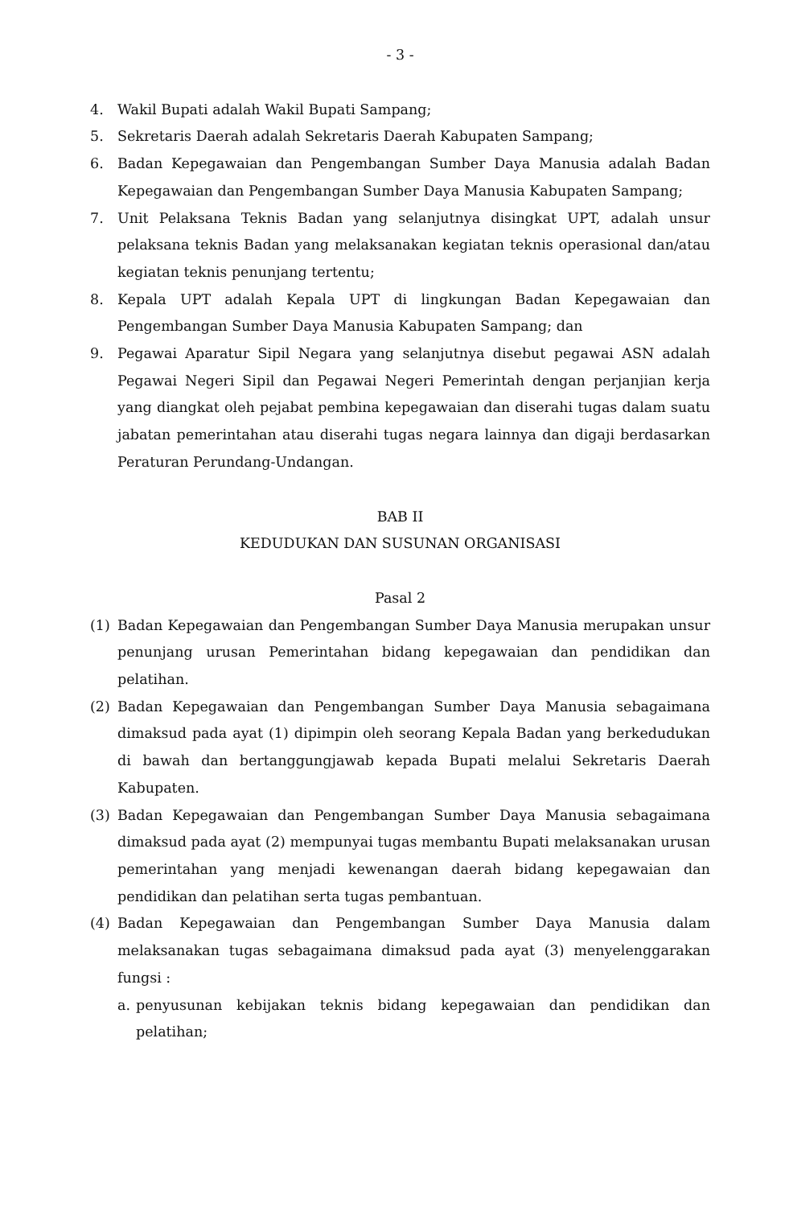- 3 -
4. Wakil Bupati adalah Wakil Bupati Sampang;
5. Sekretaris Daerah adalah Sekretaris Daerah Kabupaten Sampang;
6. Badan Kepegawaian dan Pengembangan Sumber Daya Manusia adalah Badan Kepegawaian dan Pengembangan Sumber Daya Manusia Kabupaten Sampang;
7. Unit Pelaksana Teknis Badan yang selanjutnya disingkat UPT, adalah unsur pelaksana teknis Badan yang melaksanakan kegiatan teknis operasional dan/atau kegiatan teknis penunjang tertentu;
8. Kepala UPT adalah Kepala UPT di lingkungan Badan Kepegawaian dan Pengembangan Sumber Daya Manusia Kabupaten Sampang; dan
9. Pegawai Aparatur Sipil Negara yang selanjutnya disebut pegawai ASN adalah Pegawai Negeri Sipil dan Pegawai Negeri Pemerintah dengan perjanjian kerja yang diangkat oleh pejabat pembina kepegawaian dan diserahi tugas dalam suatu jabatan pemerintahan atau diserahi tugas negara lainnya dan digaji berdasarkan Peraturan Perundang-Undangan.
BAB II
KEDUDUKAN DAN SUSUNAN ORGANISASI
Pasal 2
(1) Badan Kepegawaian dan Pengembangan Sumber Daya Manusia merupakan unsur penunjang urusan Pemerintahan bidang kepegawaian dan pendidikan dan pelatihan.
(2) Badan Kepegawaian dan Pengembangan Sumber Daya Manusia sebagaimana dimaksud pada ayat (1) dipimpin oleh seorang Kepala Badan yang berkedudukan di bawah dan bertanggungjawab kepada Bupati melalui Sekretaris Daerah Kabupaten.
(3) Badan Kepegawaian dan Pengembangan Sumber Daya Manusia sebagaimana dimaksud pada ayat (2) mempunyai tugas membantu Bupati melaksanakan urusan pemerintahan yang menjadi kewenangan daerah bidang kepegawaian dan pendidikan dan pelatihan serta tugas pembantuan.
(4) Badan Kepegawaian dan Pengembangan Sumber Daya Manusia dalam melaksanakan tugas sebagaimana dimaksud pada ayat (3) menyelenggarakan fungsi :
a. penyusunan kebijakan teknis bidang kepegawaian dan pendidikan dan pelatihan;